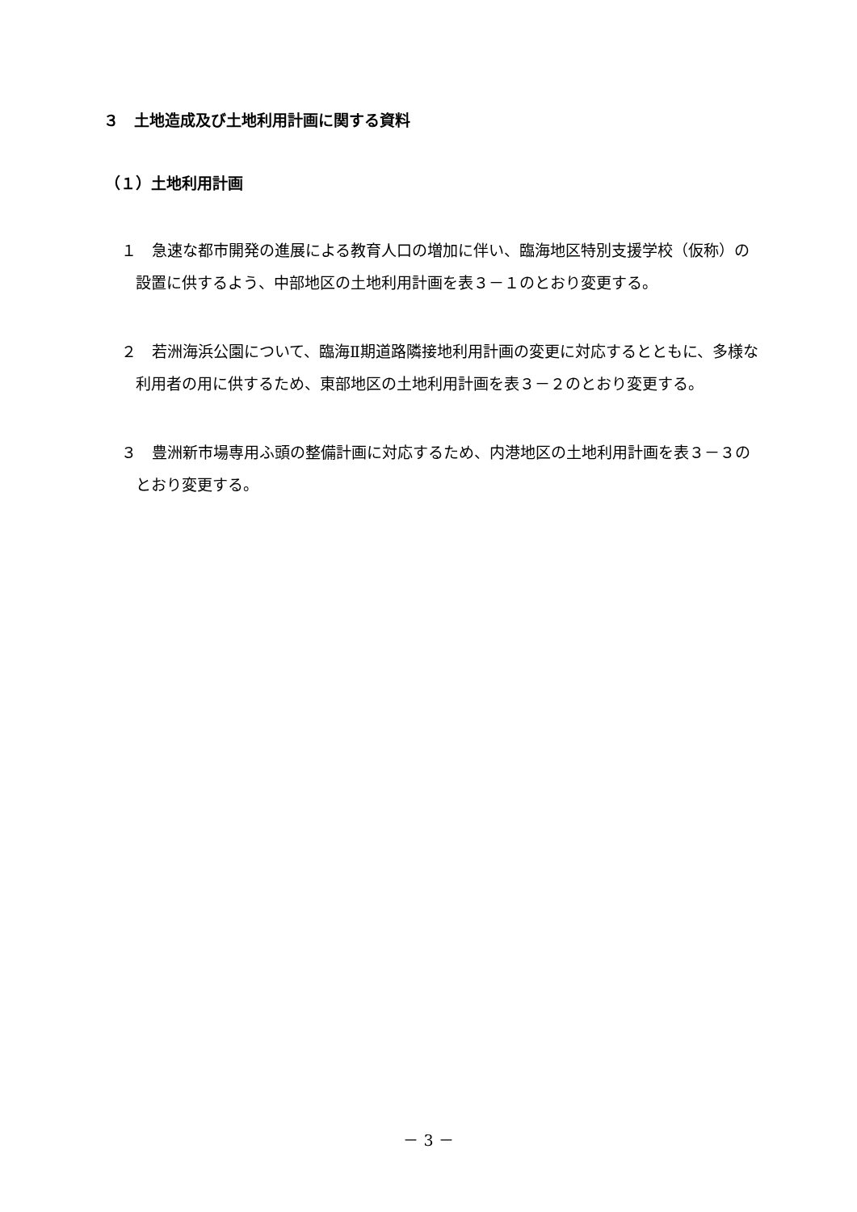３　土地造成及び土地利用計画に関する資料
（１）土地利用計画
１　急速な都市開発の進展による教育人口の増加に伴い、臨海地区特別支援学校（仮称）の設置に供するよう、中部地区の土地利用計画を表３－１のとおり変更する。
２　若洲海浜公園について、臨海Ⅱ期道路隣接地利用計画の変更に対応するとともに、多様な利用者の用に供するため、東部地区の土地利用計画を表３－２のとおり変更する。
３　豊洲新市場専用ふ頭の整備計画に対応するため、内港地区の土地利用計画を表３－３のとおり変更する。
－ 3 －